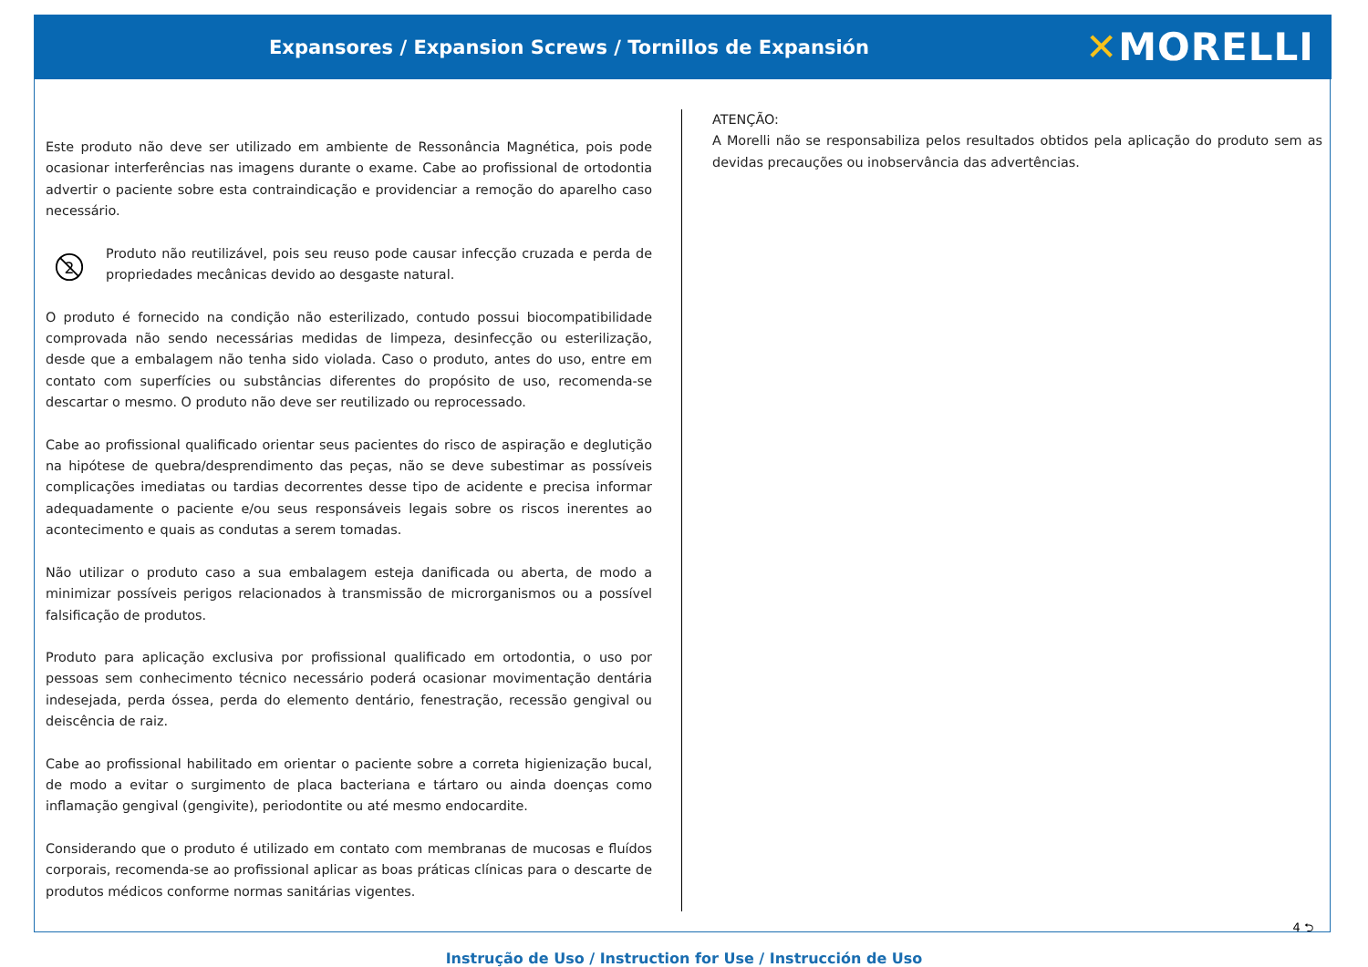Expansores / Expansion Screws / Tornillos de Expansión
✕MORELLI
Este produto não deve ser utilizado em ambiente de Ressonância Magnética, pois pode ocasionar interferências nas imagens durante o exame. Cabe ao profissional de ortodontia advertir o paciente sobre esta contraindicação e providenciar a remoção do aparelho caso necessário.
2
Produto não reutilizável, pois seu reuso pode causar infecção cruzada e perda de propriedades mecânicas devido ao desgaste natural.
O produto é fornecido na condição não esterilizado, contudo possui biocompatibilidade comprovada não sendo necessárias medidas de limpeza, desinfecção ou esterilização, desde que a embalagem não tenha sido violada. Caso o produto, antes do uso, entre em contato com superfícies ou substâncias diferentes do propósito de uso, recomenda-se descartar o mesmo. O produto não deve ser reutilizado ou reprocessado.
Cabe ao profissional qualificado orientar seus pacientes do risco de aspiração e deglutição na hipótese de quebra/desprendimento das peças, não se deve subestimar as possíveis complicações imediatas ou tardias decorrentes desse tipo de acidente e precisa informar adequadamente o paciente e/ou seus responsáveis legais sobre os riscos inerentes ao acontecimento e quais as condutas a serem tomadas.
Não utilizar o produto caso a sua embalagem esteja danificada ou aberta, de modo a minimizar possíveis perigos relacionados à transmissão de microrganismos ou a possível falsificação de produtos.
Produto para aplicação exclusiva por profissional qualificado em ortodontia, o uso por pessoas sem conhecimento técnico necessário poderá ocasionar movimentação dentária indesejada, perda óssea, perda do elemento dentário, fenestração, recessão gengival ou deiscência de raiz.
Cabe ao profissional habilitado em orientar o paciente sobre a correta higienização bucal, de modo a evitar o surgimento de placa bacteriana e tártaro ou ainda doenças como inflamação gengival (gengivite), periodontite ou até mesmo endocardite.
Considerando que o produto é utilizado em contato com membranas de mucosas e fluídos corporais, recomenda-se ao profissional aplicar as boas práticas clínicas para o descarte de produtos médicos conforme normas sanitárias vigentes.
ATENÇÃO:
A Morelli não se responsabiliza pelos resultados obtidos pela aplicação do produto sem as devidas precauções ou inobservância das advertências.
4 ⮌
Instrução de Uso / Instruction for Use / Instrucción de Uso